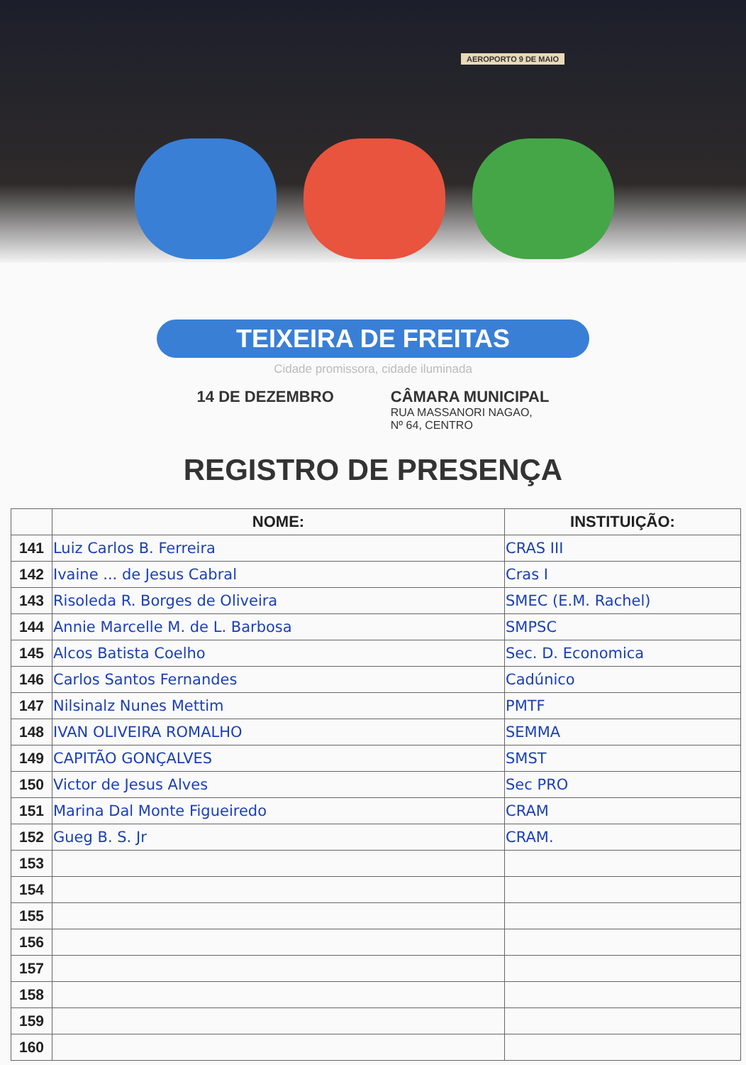AEROPORTO 9 DE MAIO
TEIXEIRA DE FREITAS
Cidade promissora, cidade iluminada
14 DE DEZEMBRO CÂMARA MUNICIPAL
RUA MASSANORI NAGAO,
Nº 64, CENTRO
REGISTRO DE PRESENÇA
| | NOME: | INSTITUIÇÃO: |
| --- | --- | --- |
| 141 | Luiz Carlos B. Ferreira | CRAS III |
| 142 | Ivaine ... de Jesus Cabral | Cras I |
| 143 | Risoleda R. Borges de Oliveira | SMEC (E.M. Rachel) |
| 144 | Annie Marcelle M. de L. Barbosa | SMPSC |
| 145 | Alcos Batista Coelho | Sec. D. Economica |
| 146 | Carlos Santos Fernandes | Cadúnico |
| 147 | Nilsinalz Nunes Mettim | PMTF |
| 148 | IVAN OLIVEIRA ROMALHO | SEMMA |
| 149 | CAPITÃO GONÇALVES | SMST |
| 150 | Victor de Jesus Alves | Sec PRO |
| 151 | Marina Dal Monte Figueiredo | CRAM |
| 152 | Gueg B. S. Jr | CRAM. |
| 153 | | |
| 154 | | |
| 155 | | |
| 156 | | |
| 157 | | |
| 158 | | |
| 159 | | |
| 160 | | |